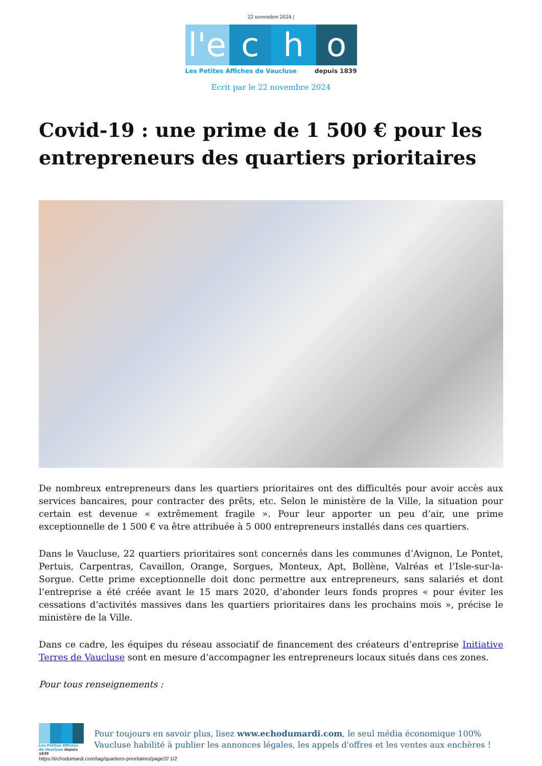22 novembre 2024 |
l'e
c h o
Les Petites Affiches de Vaucluse depuis 1839
Ecrit par le 22 novembre 2024
Covid-19 : une prime de 1 500 € pour les entrepreneurs des quartiers prioritaires
De nombreux entrepreneurs dans les quartiers prioritaires ont des difficultés pour avoir accès aux services bancaires, pour contracter des prêts, etc. Selon le ministère de la Ville, la situation pour certain est devenue « extrêmement fragile ». Pour leur apporter un peu d’air, une prime exceptionnelle de 1 500 € va être attribuée à 5 000 entrepreneurs installés dans ces quartiers.
Dans le Vaucluse, 22 quartiers prioritaires sont concernés dans les communes d’Avignon, Le Pontet, Pertuis, Carpentras, Cavaillon, Orange, Sorgues, Monteux, Apt, Bollène, Valréas et l’Isle-sur-la-Sorgue. Cette prime exceptionnelle doit donc permettre aux entrepreneurs, sans salariés et dont l’entreprise a été créée avant le 15 mars 2020, d’abonder leurs fonds propres « pour éviter les cessations d’activités massives dans les quartiers prioritaires dans les prochains mois », précise le ministère de la Ville.
Dans ce cadre, les équipes du réseau associatif de financement des créateurs d’entreprise Initiative Terres de Vaucluse sont en mesure d’accompagner les entrepreneurs locaux situés dans ces zones.
Pour tous renseignements :
Les Petites Affiches de Vaucluse depuis 1839
Pour toujours en savoir plus, lisez www.echodumardi.com, le seul média économique 100% Vaucluse habilité à publier les annonces légales, les appels d'offres et les ventes aux enchères !
https://echodumardi.com/tag/quartiers-prioritaires/page/2/ 1/2